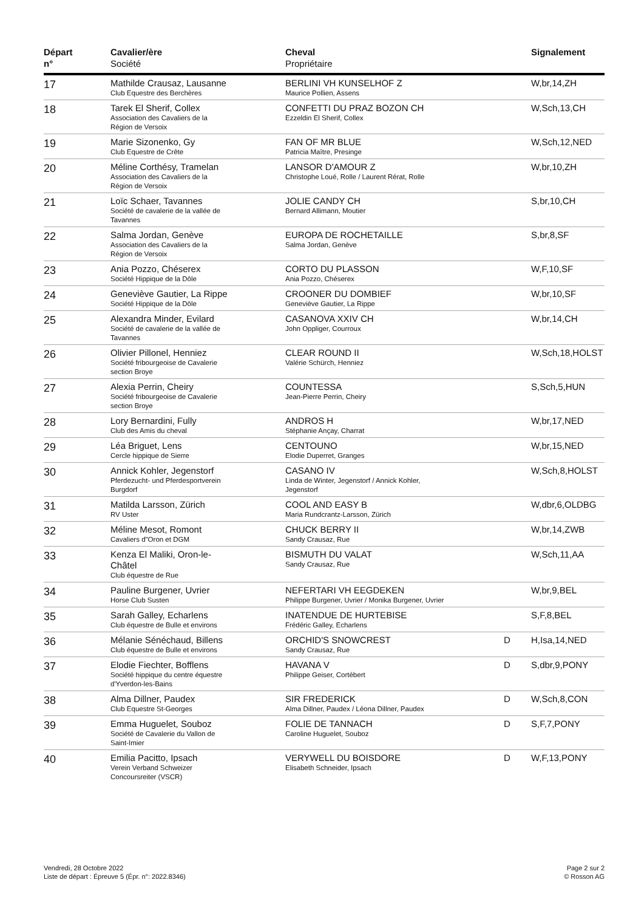| Départ n° | Cavalier/ère Société | Cheval Propriétaire | | Signalement |
| --- | --- | --- | --- | --- |
| 17 | Mathilde Crausaz, Lausanne Club Equestre des Berchères | BERLINI VH KUNSELHOF Z Maurice Pollien, Assens | | W,br,14,ZH |
| 18 | Tarek El Sherif, Collex Association des Cavaliers de la Région de Versoix | CONFETTI DU PRAZ BOZON CH Ezzeldin El Sherif, Collex | | W,Sch,13,CH |
| 19 | Marie Sizonenko, Gy Club Equestre de Crête | FAN OF MR BLUE Patricia Maître, Presinge | | W,Sch,12,NED |
| 20 | Méline Corthésy, Tramelan Association des Cavaliers de la Région de Versoix | LANSOR D'AMOUR Z Christophe Loué, Rolle / Laurent Rérat, Rolle | | W,br,10,ZH |
| 21 | Loïc Schaer, Tavannes Société de cavalerie de la vallée de Tavannes | JOLIE CANDY CH Bernard Allimann, Moutier | | S,br,10,CH |
| 22 | Salma Jordan, Genève Association des Cavaliers de la Région de Versoix | EUROPA DE ROCHETAILLE Salma Jordan, Genève | | S,br,8,SF |
| 23 | Ania Pozzo, Chéserex Société Hippique de la Dôle | CORTO DU PLASSON Ania Pozzo, Chéserex | | W,F,10,SF |
| 24 | Geneviève Gautier, La Rippe Société Hippique de la Dôle | CROONER DU DOMBIEF Geneviève Gautier, La Rippe | | W,br,10,SF |
| 25 | Alexandra Minder, Evilard Société de cavalerie de la vallée de Tavannes | CASANOVA XXIV CH John Oppliger, Courroux | | W,br,14,CH |
| 26 | Olivier Pillonel, Henniez Société fribourgeoise de Cavalerie section Broye | CLEAR ROUND II Valérie Schürch, Henniez | | W,Sch,18,HOLST |
| 27 | Alexia Perrin, Cheiry Société fribourgeoise de Cavalerie section Broye | COUNTESSA Jean-Pierre Perrin, Cheiry | | S,Sch,5,HUN |
| 28 | Lory Bernardini, Fully Club des Amis du cheval | ANDROS H Stéphanie Ançay, Charrat | | W,br,17,NED |
| 29 | Léa Briguet, Lens Cercle hippique de Sierre | CENTOUNO Elodie Duperret, Granges | | W,br,15,NED |
| 30 | Annick Kohler, Jegenstorf Pferdezucht- und Pferdesportverein Burgdorf | CASANO IV Linda de Winter, Jegenstorf / Annick Kohler, Jegenstorf | | W,Sch,8,HOLST |
| 31 | Matilda Larsson, Zürich RV Uster | COOL AND EASY B Maria Rundcrantz-Larsson, Zürich | | W,dbr,6,OLDBG |
| 32 | Méline Mesot, Romont Cavaliers d"Oron et DGM | CHUCK BERRY II Sandy Crausaz, Rue | | W,br,14,ZWB |
| 33 | Kenza El Maliki, Oron-le- Châtel Club équestre de Rue | BISMUTH DU VALAT Sandy Crausaz, Rue | | W,Sch,11,AA |
| 34 | Pauline Burgener, Uvrier Horse Club Susten | NEFERTARI VH EEGDEKEN Philippe Burgener, Uvrier / Monika Burgener, Uvrier | | W,br,9,BEL |
| 35 | Sarah Galley, Echarlens Club équestre de Bulle et environs | INATENDUE DE HURTEBISE Frédéric Galley, Echarlens | | S,F,8,BEL |
| 36 | Mélanie Sénéchaud, Billens Club équestre de Bulle et environs | ORCHID'S SNOWCREST Sandy Crausaz, Rue | D | H,Isa,14,NED |
| 37 | Elodie Fiechter, Bofflens Société hippique du centre équestre d'Yverdon-les-Bains | HAVANA V Philippe Geiser, Cortébert | D | S,dbr,9,PONY |
| 38 | Alma Dillner, Paudex Club Equestre St-Georges | SIR FREDERICK Alma Dillner, Paudex / Léona Dillner, Paudex | D | W,Sch,8,CON |
| 39 | Emma Huguelet, Souboz Société de Cavalerie du Vallon de Saint-Imier | FOLIE DE TANNACH Caroline Huguelet, Souboz | D | S,F,7,PONY |
| 40 | Emilia Pacitto, Ipsach Verein Verband Schweizer Concoursreiter (VSCR) | VERYWELL DU BOISDORE Elisabeth Schneider, Ipsach | D | W,F,13,PONY |
Vendredi, 28 Octobre 2022
Liste de départ : Épreuve 5 (Épr. n°: 2022.8346)
Page 2 sur 2
© Rosson AG